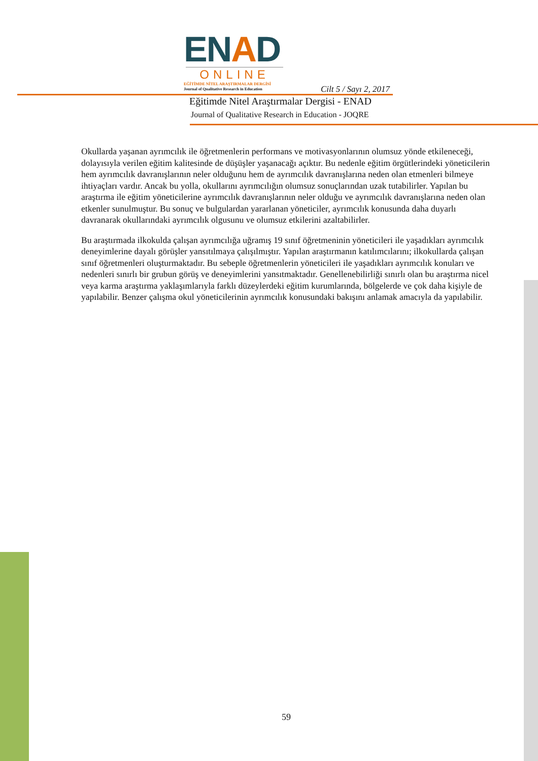ENAD
ONLINE
EĞİTİMDE NİTEL ARAŞTIRMALAR DERGİSİ
Journal of Qualitative Research in Education
Cilt 5 / Sayı 2, 2017
Eğitimde Nitel Araştırmalar Dergisi - ENAD
Journal of Qualitative Research in Education - JOQRE
Okullarda yaşanan ayrımcılık ile öğretmenlerin performans ve motivasyonlarının olumsuz yönde etkileneceği, dolayısıyla verilen eğitim kalitesinde de düşüşler yaşanacağı açıktır. Bu nedenle eğitim örgütlerindeki yöneticilerin hem ayrımcılık davranışlarının neler olduğunu hem de ayrımcılık davranışlarına neden olan etmenleri bilmeye ihtiyaçları vardır. Ancak bu yolla, okullarını ayrımcılığın olumsuz sonuçlarından uzak tutabilirler. Yapılan bu araştırma ile eğitim yöneticilerine ayrımcılık davranışlarının neler olduğu ve ayrımcılık davranışlarına neden olan etkenler sunulmuştur. Bu sonuç ve bulgulardan yararlanan yöneticiler, ayrımcılık konusunda daha duyarlı davranarak okullarındaki ayrımcılık olgusunu ve olumsuz etkilerini azaltabilirler.
Bu araştırmada ilkokulda çalışan ayrımcılığa uğramış 19 sınıf öğretmeninin yöneticileri ile yaşadıkları ayrımcılık deneyimlerine dayalı görüşler yansıtılmaya çalışılmıştır. Yapılan araştırmanın katılımcılarını; ilkokullarda çalışan sınıf öğretmenleri oluşturmaktadır. Bu sebeple öğretmenlerin yöneticileri ile yaşadıkları ayrımcılık konuları ve nedenleri sınırlı bir grubun görüş ve deneyimlerini yansıtmaktadır. Genellenebilirliği sınırlı olan bu araştırma nicel veya karma araştırma yaklaşımlarıyla farklı düzeylerdeki eğitim kurumlarında, bölgelerde ve çok daha kişiyle de yapılabilir. Benzer çalışma okul yöneticilerinin ayrımcılık konusundaki bakışını anlamak amacıyla da yapılabilir.
59